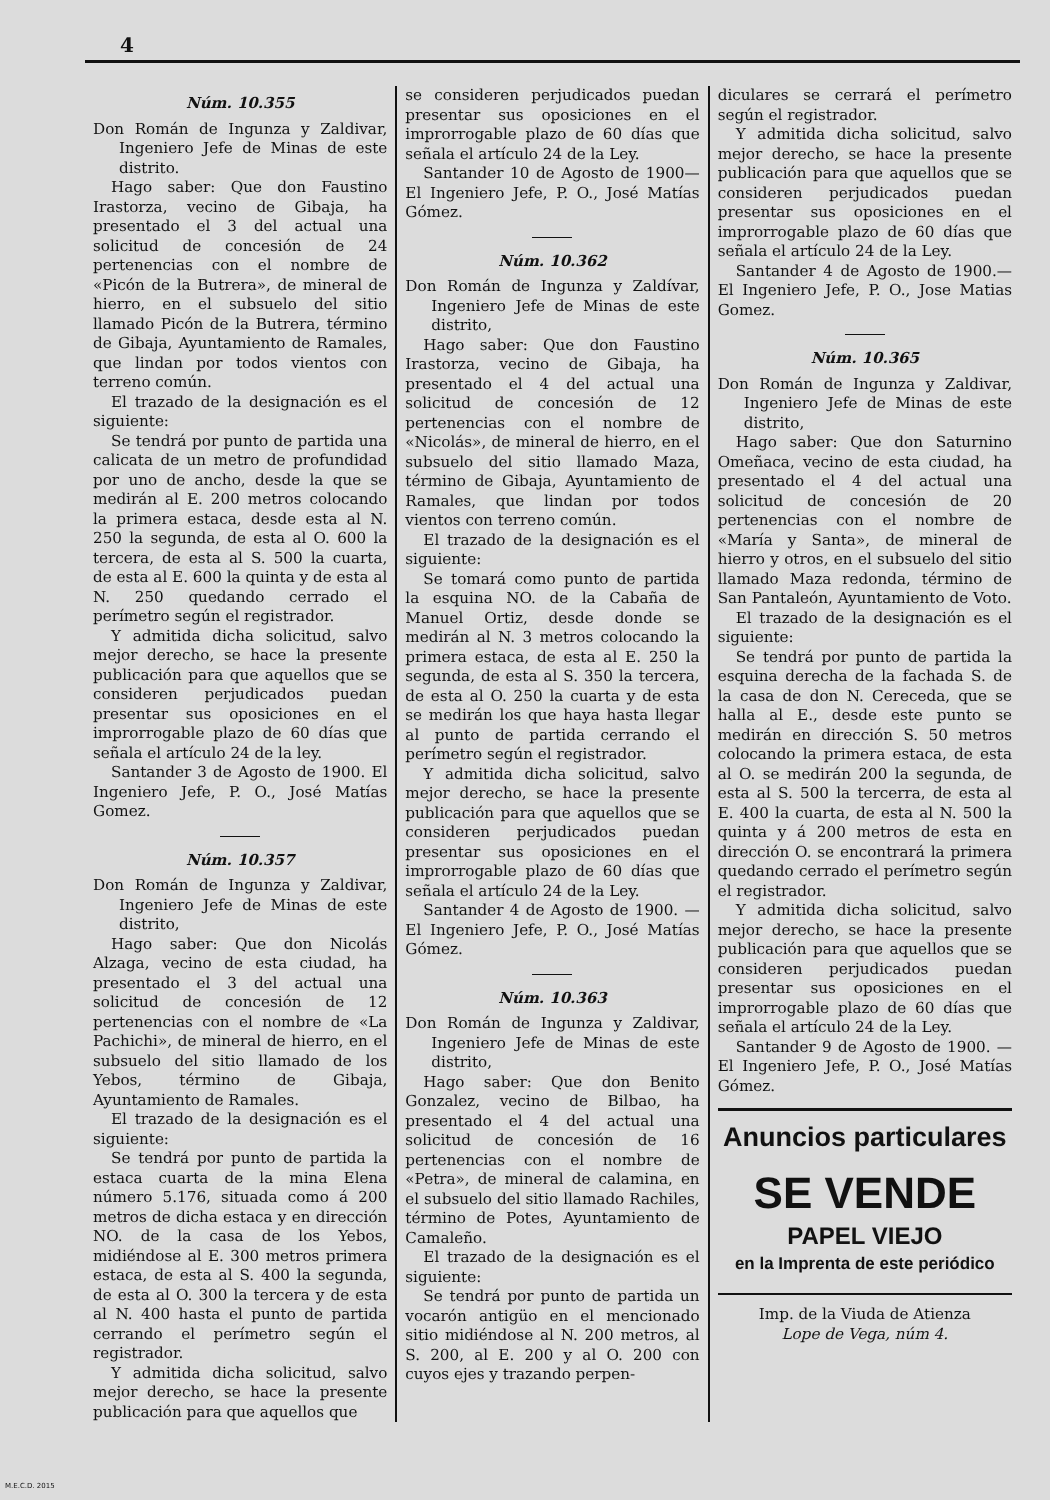4
Núm. 10.355
Don Román de Ingunza y Zaldivar, Ingeniero Jefe de Minas de este distrito.
Hago saber: Que don Faustino Irastorza, vecino de Gibaja, ha presentado el 3 del actual una solicitud de concesión de 24 pertenencias con el nombre de «Picón de la Butrera», de mineral de hierro, en el subsuelo del sitio llamado Picón de la Butrera, término de Gibaja, Ayuntamiento de Ramales, que lindan por todos vientos con terreno común.
El trazado de la designación es el siguiente:
Se tendrá por punto de partida una calicata de un metro de profundidad por uno de ancho, desde la que se medirán al E. 200 metros colocando la primera estaca, desde esta al N. 250 la segunda, de esta al O. 600 la tercera, de esta al S. 500 la cuarta, de esta al E. 600 la quinta y de esta al N. 250 quedando cerrado el perímetro según el registrador.
Y admitida dicha solicitud, salvo mejor derecho, se hace la presente publicación para que aquellos que se consideren perjudicados puedan presentar sus oposiciones en el improrrogable plazo de 60 días que señala el artículo 24 de la ley.
Santander 3 de Agosto de 1900. El Ingeniero Jefe, P. O., José Matías Gomez.
Núm. 10.357
Don Román de Ingunza y Zaldivar, Ingeniero Jefe de Minas de este distrito,
Hago saber: Que don Nicolás Alzaga, vecino de esta ciudad, ha presentado el 3 del actual una solicitud de concesión de 12 pertenencias con el nombre de «La Pachichi», de mineral de hierro, en el subsuelo del sitio llamado de los Yebos, término de Gibaja, Ayuntamiento de Ramales.
El trazado de la designación es el siguiente:
Se tendrá por punto de partida la estaca cuarta de la mina Elena número 5.176, situada como á 200 metros de dicha estaca y en dirección NO. de la casa de los Yebos, midiéndose al E. 300 metros primera estaca, de esta al S. 400 la segunda, de esta al O. 300 la tercera y de esta al N. 400 hasta el punto de partida cerrando el perímetro según el registrador.
Y admitida dicha solicitud, salvo mejor derecho, se hace la presente publicación para que aquellos que
se consideren perjudicados puedan presentar sus oposiciones en el improrrogable plazo de 60 días que señala el artículo 24 de la Ley.
Santander 10 de Agosto de 1900— El Ingeniero Jefe, P. O., José Matías Gómez.
Núm. 10.362
Don Román de Ingunza y Zaldívar, Ingeniero Jefe de Minas de este distrito,
Hago saber: Que don Faustino Irastorza, vecino de Gibaja, ha presentado el 4 del actual una solicitud de concesión de 12 pertenencias con el nombre de «Nicolás», de mineral de hierro, en el subsuelo del sitio llamado Maza, término de Gibaja, Ayuntamiento de Ramales, que lindan por todos vientos con terreno común.
El trazado de la designación es el siguiente:
Se tomará como punto de partida la esquina NO. de la Cabaña de Manuel Ortiz, desde donde se medirán al N. 3 metros colocando la primera estaca, de esta al E. 250 la segunda, de esta al S. 350 la tercera, de esta al O. 250 la cuarta y de esta se medirán los que haya hasta llegar al punto de partida cerrando el perímetro según el registrador.
Y admitida dicha solicitud, salvo mejor derecho, se hace la presente publicación para que aquellos que se consideren perjudicados puedan presentar sus oposiciones en el improrrogable plazo de 60 días que señala el artículo 24 de la Ley.
Santander 4 de Agosto de 1900. —El Ingeniero Jefe, P. O., José Matías Gómez.
Núm. 10.363
Don Román de Ingunza y Zaldivar, Ingeniero Jefe de Minas de este distrito,
Hago saber: Que don Benito Gonzalez, vecino de Bilbao, ha presentado el 4 del actual una solicitud de concesión de 16 pertenencias con el nombre de «Petra», de mineral de calamina, en el subsuelo del sitio llamado Rachiles, término de Potes, Ayuntamiento de Camaleño.
El trazado de la designación es el siguiente:
Se tendrá por punto de partida un vocarón antigüo en el mencionado sitio midiéndose al N. 200 metros, al S. 200, al E. 200 y al O. 200 con cuyos ejes y trazando perpen-
diculares se cerrará el perímetro según el registrador.
Y admitida dicha solicitud, salvo mejor derecho, se hace la presente publicación para que aquellos que se consideren perjudicados puedan presentar sus oposiciones en el improrrogable plazo de 60 días que señala el artículo 24 de la Ley.
Santander 4 de Agosto de 1900.— El Ingeniero Jefe, P. O., Jose Matias Gomez.
Núm. 10.365
Don Román de Ingunza y Zaldivar, Ingeniero Jefe de Minas de este distrito,
Hago saber: Que don Saturnino Omeñaca, vecino de esta ciudad, ha presentado el 4 del actual una solicitud de concesión de 20 pertenencias con el nombre de «María y Santa», de mineral de hierro y otros, en el subsuelo del sitio llamado Maza redonda, término de San Pantaleón, Ayuntamiento de Voto.
El trazado de la designación es el siguiente:
Se tendrá por punto de partida la esquina derecha de la fachada S. de la casa de don N. Cereceda, que se halla al E., desde este punto se medirán en dirección S. 50 metros colocando la primera estaca, de esta al O. se medirán 200 la segunda, de esta al S. 500 la tercerra, de esta al E. 400 la cuarta, de esta al N. 500 la quinta y á 200 metros de esta en dirección O. se encontrará la primera quedando cerrado el perímetro según el registrador.
Y admitida dicha solicitud, salvo mejor derecho, se hace la presente publicación para que aquellos que se consideren perjudicados puedan presentar sus oposiciones en el improrrogable plazo de 60 días que señala el artículo 24 de la Ley.
Santander 9 de Agosto de 1900. —El Ingeniero Jefe, P. O., José Matías Gómez.
Anuncios particulares
SE VENDE
PAPEL VIEJO
en la Imprenta de este periódico
Imp. de la Viuda de Atienza
Lope de Vega, núm 4.
M.E.C.D. 2015